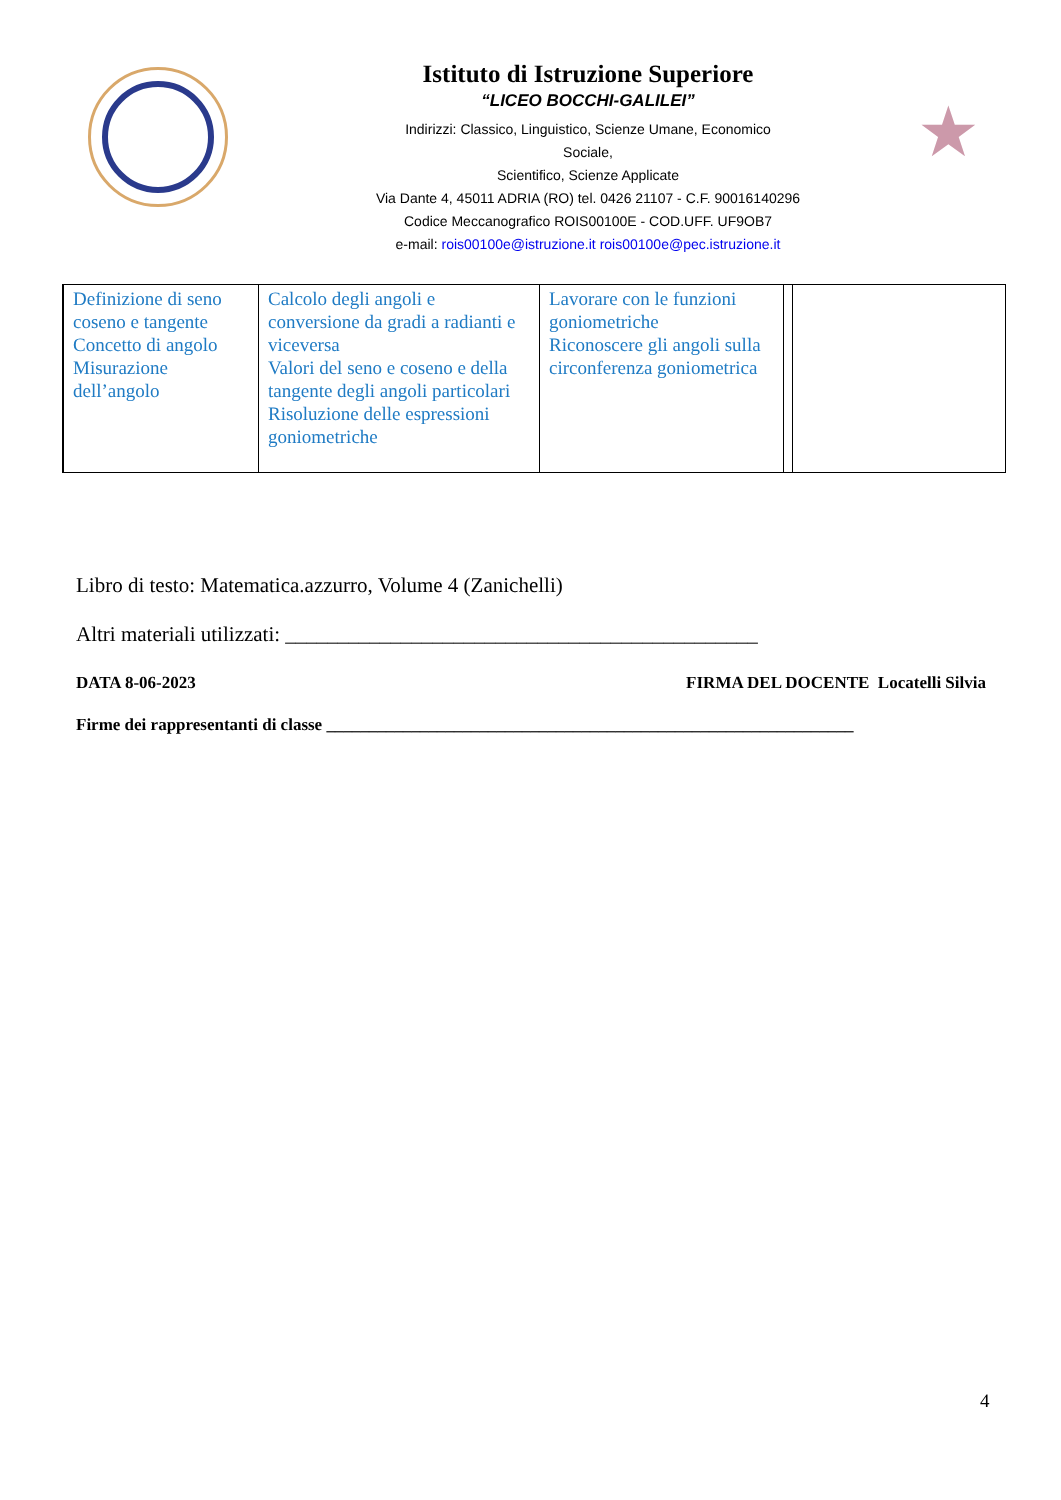Istituto di Istruzione Superiore
“LICEO BOCCHI-GALILEI”
Indirizzi: Classico, Linguistico, Scienze Umane, Economico
Sociale,
Scientifico, Scienze Applicate
Via Dante 4, 45011 ADRIA (RO) tel. 0426 21107 - C.F. 90016140296
Codice Meccanografico ROIS00100E - COD.UFF. UF9OB7
e-mail: rois00100e@istruzione.it rois00100e@pec.istruzione.it
★
| | Definizione di seno coseno e tangente Concetto di angolo Misurazione dell’angolo | Calcolo degli angoli e conversione da gradi a radianti e viceversa Valori del seno e coseno e della tangente degli angoli particolari Risoluzione delle espressioni goniometriche | Lavorare con le funzioni goniometriche Riconoscere gli angoli sulla circonferenza goniometrica | | |
Libro di testo: Matematica.azzurro, Volume 4 (Zanichelli)
Altri materiali utilizzati: _____________________________________________
DATA 8-06-2023 FIRMA DEL DOCENTE Locatelli Silvia
Firme dei rappresentanti di classe ______________________________________________________________
4